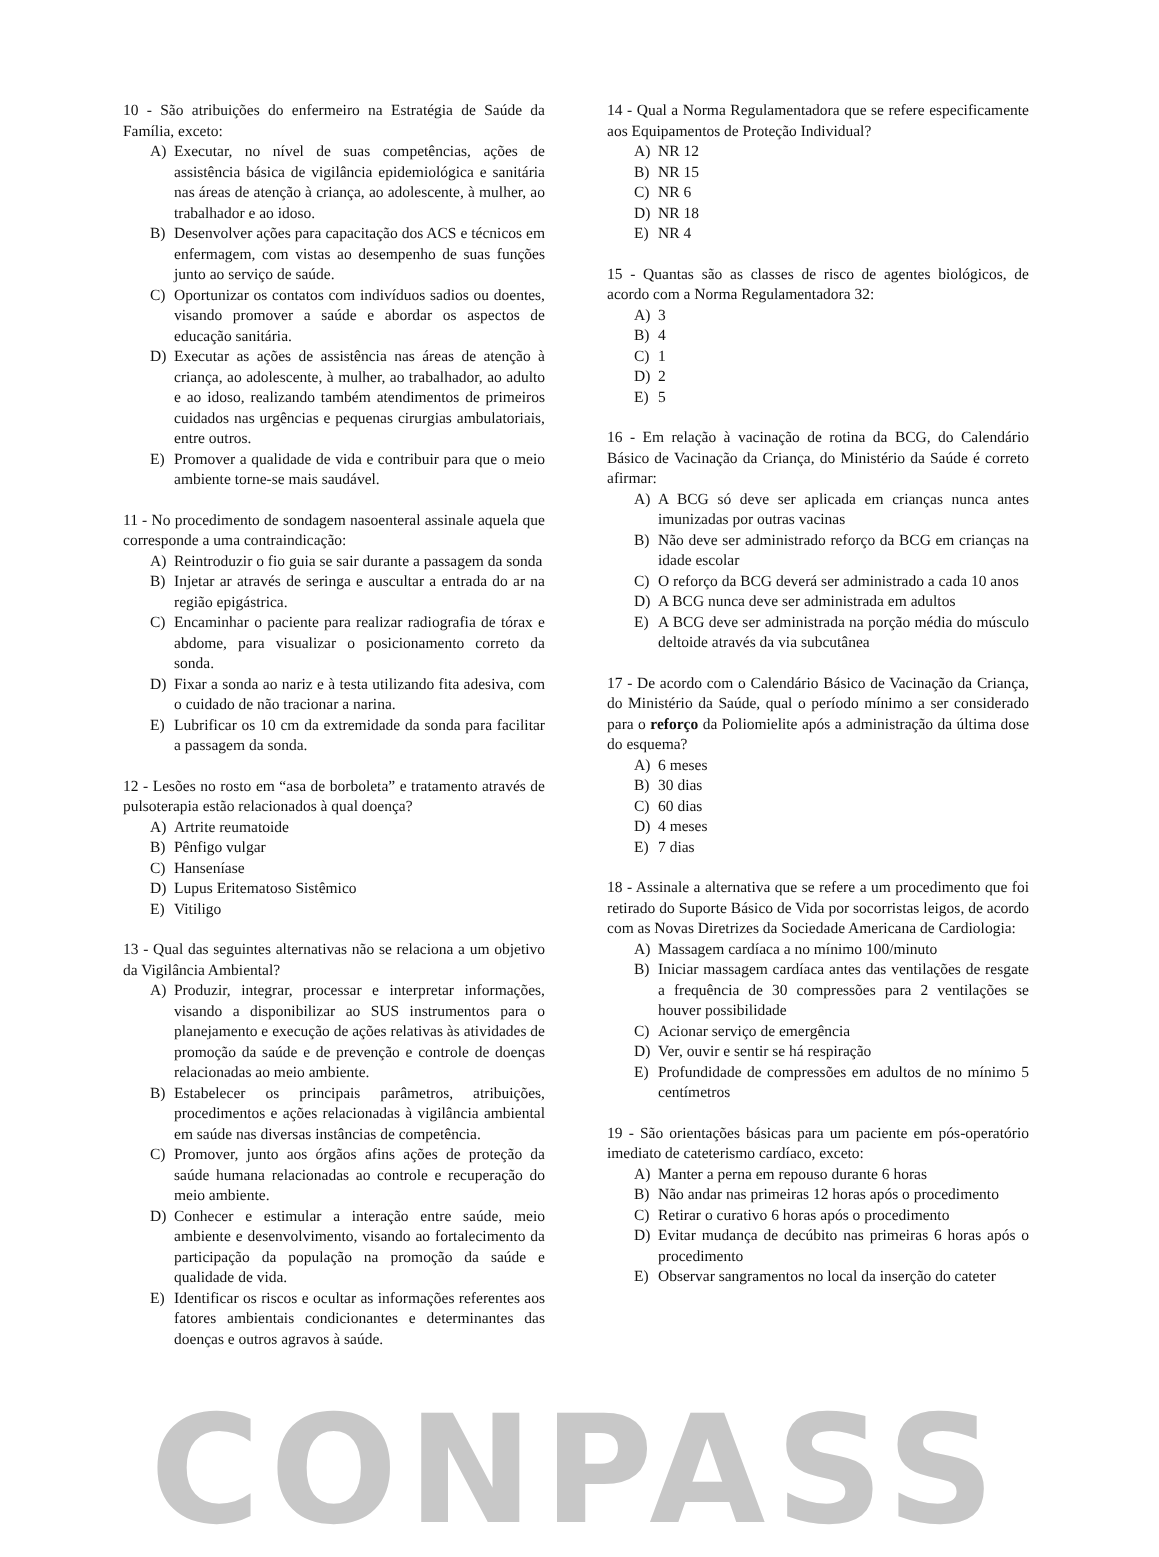10 - São atribuições do enfermeiro na Estratégia de Saúde da Família, exceto:
A) Executar, no nível de suas competências, ações de assistência básica de vigilância epidemiológica e sanitária nas áreas de atenção à criança, ao adolescente, à mulher, ao trabalhador e ao idoso.
B) Desenvolver ações para capacitação dos ACS e técnicos em enfermagem, com vistas ao desempenho de suas funções junto ao serviço de saúde.
C) Oportunizar os contatos com indivíduos sadios ou doentes, visando promover a saúde e abordar os aspectos de educação sanitária.
D) Executar as ações de assistência nas áreas de atenção à criança, ao adolescente, à mulher, ao trabalhador, ao adulto e ao idoso, realizando também atendimentos de primeiros cuidados nas urgências e pequenas cirurgias ambulatoriais, entre outros.
E) Promover a qualidade de vida e contribuir para que o meio ambiente torne-se mais saudável.
11 - No procedimento de sondagem nasoenteral assinale aquela que corresponde a uma contraindicação:
A) Reintroduzir o fio guia se sair durante a passagem da sonda
B) Injetar ar através de seringa e auscultar a entrada do ar na região epigástrica.
C) Encaminhar o paciente para realizar radiografia de tórax e abdome, para visualizar o posicionamento correto da sonda.
D) Fixar a sonda ao nariz e à testa utilizando fita adesiva, com o cuidado de não tracionar a narina.
E) Lubrificar os 10 cm da extremidade da sonda para facilitar a passagem da sonda.
12 - Lesões no rosto em “asa de borboleta” e tratamento através de pulsoterapia estão relacionados à qual doença?
A) Artrite reumatoide
B) Pênfigo vulgar
C) Hanseníase
D) Lupus Eritematoso Sistêmico
E) Vitiligo
13 - Qual das seguintes alternativas não se relaciona a um objetivo da Vigilância Ambiental?
A) Produzir, integrar, processar e interpretar informações, visando a disponibilizar ao SUS instrumentos para o planejamento e execução de ações relativas às atividades de promoção da saúde e de prevenção e controle de doenças relacionadas ao meio ambiente.
B) Estabelecer os principais parâmetros, atribuições, procedimentos e ações relacionadas à vigilância ambiental em saúde nas diversas instâncias de competência.
C) Promover, junto aos órgãos afins ações de proteção da saúde humana relacionadas ao controle e recuperação do meio ambiente.
D) Conhecer e estimular a interação entre saúde, meio ambiente e desenvolvimento, visando ao fortalecimento da participação da população na promoção da saúde e qualidade de vida.
E) Identificar os riscos e ocultar as informações referentes aos fatores ambientais condicionantes e determinantes das doenças e outros agravos à saúde.
14 - Qual a Norma Regulamentadora que se refere especificamente aos Equipamentos de Proteção Individual?
A) NR 12
B) NR 15
C) NR 6
D) NR 18
E) NR 4
15 - Quantas são as classes de risco de agentes biológicos, de acordo com a Norma Regulamentadora 32:
A) 3
B) 4
C) 1
D) 2
E) 5
16 - Em relação à vacinação de rotina da BCG, do Calendário Básico de Vacinação da Criança, do Ministério da Saúde é correto afirmar:
A) A BCG só deve ser aplicada em crianças nunca antes imunizadas por outras vacinas
B) Não deve ser administrado reforço da BCG em crianças na idade escolar
C) O reforço da BCG deverá ser administrado a cada 10 anos
D) A BCG nunca deve ser administrada em adultos
E) A BCG deve ser administrada na porção média do músculo deltoide através da via subcutânea
17 - De acordo com o Calendário Básico de Vacinação da Criança, do Ministério da Saúde, qual o período mínimo a ser considerado para o reforço da Poliomielite após a administração da última dose do esquema?
A) 6 meses
B) 30 dias
C) 60 dias
D) 4 meses
E) 7 dias
18 - Assinale a alternativa que se refere a um procedimento que foi retirado do Suporte Básico de Vida por socorristas leigos, de acordo com as Novas Diretrizes da Sociedade Americana de Cardiologia:
A) Massagem cardíaca a no mínimo 100/minuto
B) Iniciar massagem cardíaca antes das ventilações de resgate a frequência de 30 compressões para 2 ventilações se houver possibilidade
C) Acionar serviço de emergência
D) Ver, ouvir e sentir se há respiração
E) Profundidade de compressões em adultos de no mínimo 5 centímetros
19 - São orientações básicas para um paciente em pós-operatório imediato de cateterismo cardíaco, exceto:
A) Manter a perna em repouso durante 6 horas
B) Não andar nas primeiras 12 horas após o procedimento
C) Retirar o curativo 6 horas após o procedimento
D) Evitar mudança de decúbito nas primeiras 6 horas após o procedimento
E) Observar sangramentos no local da inserção do cateter
CONPASS